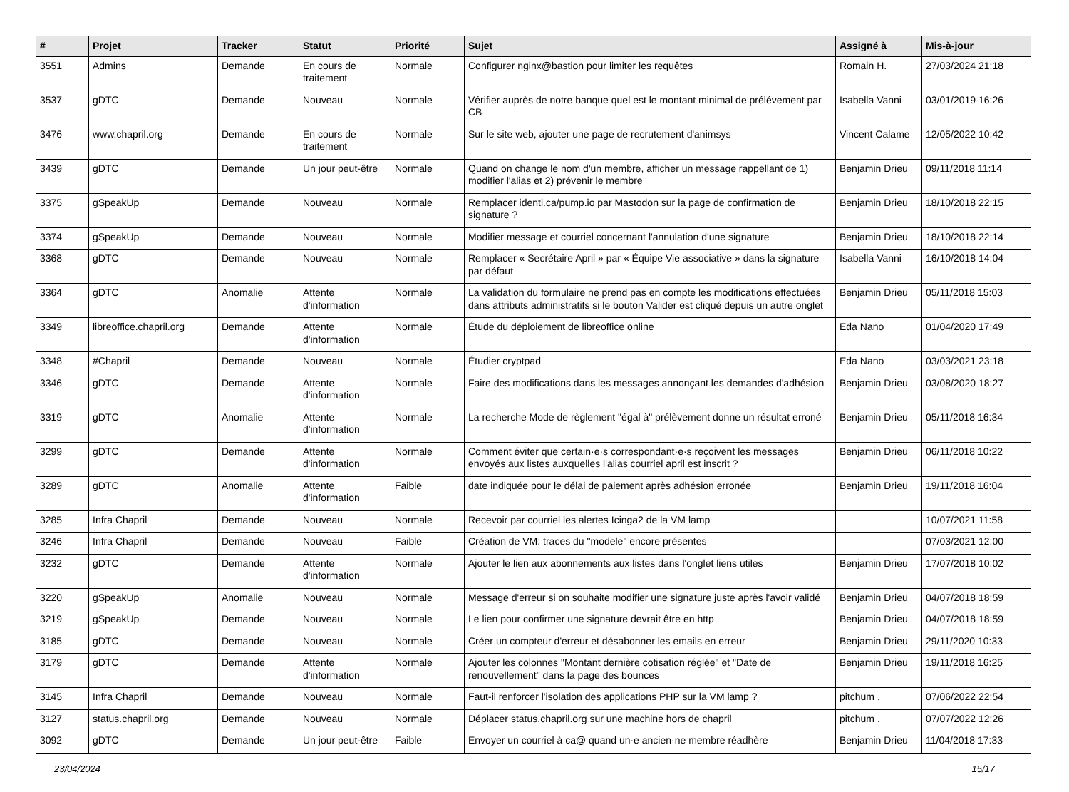| # | Projet | Tracker | Statut | Priorité | Sujet | Assigné à | Mis-à-jour |
| --- | --- | --- | --- | --- | --- | --- | --- |
| 3551 | Admins | Demande | En cours de traitement | Normale | Configurer nginx@bastion pour limiter les requêtes | Romain H. | 27/03/2024 21:18 |
| 3537 | gDTC | Demande | Nouveau | Normale | Vérifier auprès de notre banque quel est le montant minimal de prélévement par CB | Isabella Vanni | 03/01/2019 16:26 |
| 3476 | www.chapril.org | Demande | En cours de traitement | Normale | Sur le site web, ajouter une page de recrutement d'animsys | Vincent Calame | 12/05/2022 10:42 |
| 3439 | gDTC | Demande | Un jour peut-être | Normale | Quand on change le nom d'un membre, afficher un message rappellant de 1) modifier l'alias et 2) prévenir le membre | Benjamin Drieu | 09/11/2018 11:14 |
| 3375 | gSpeakUp | Demande | Nouveau | Normale | Remplacer identi.ca/pump.io par Mastodon sur la page de confirmation de signature ? | Benjamin Drieu | 18/10/2018 22:15 |
| 3374 | gSpeakUp | Demande | Nouveau | Normale | Modifier message et courriel concernant l'annulation d'une signature | Benjamin Drieu | 18/10/2018 22:14 |
| 3368 | gDTC | Demande | Nouveau | Normale | Remplacer « Secrétaire April » par « Équipe Vie associative » dans la signature par défaut | Isabella Vanni | 16/10/2018 14:04 |
| 3364 | gDTC | Anomalie | Attente d'information | Normale | La validation du formulaire ne prend pas en compte les modifications effectuées dans attributs administratifs si le bouton Valider est cliqué depuis un autre onglet | Benjamin Drieu | 05/11/2018 15:03 |
| 3349 | libreoffice.chapril.org | Demande | Attente d'information | Normale | Étude du déploiement de libreoffice online | Eda Nano | 01/04/2020 17:49 |
| 3348 | #Chapril | Demande | Nouveau | Normale | Étudier cryptpad | Eda Nano | 03/03/2021 23:18 |
| 3346 | gDTC | Demande | Attente d'information | Normale | Faire des modifications dans les messages annonçant les demandes d'adhésion | Benjamin Drieu | 03/08/2020 18:27 |
| 3319 | gDTC | Anomalie | Attente d'information | Normale | La recherche Mode de règlement "égal à" prélèvement donne un résultat erroné | Benjamin Drieu | 05/11/2018 16:34 |
| 3299 | gDTC | Demande | Attente d'information | Normale | Comment éviter que certain·e·s correspondant·e·s reçoivent les messages envoyés aux listes auxquelles l'alias courriel april est inscrit ? | Benjamin Drieu | 06/11/2018 10:22 |
| 3289 | gDTC | Anomalie | Attente d'information | Faible | date indiquée pour le délai de paiement après adhésion erronée | Benjamin Drieu | 19/11/2018 16:04 |
| 3285 | Infra Chapril | Demande | Nouveau | Normale | Recevoir par courriel les alertes Icinga2 de la VM lamp | | 10/07/2021 11:58 |
| 3246 | Infra Chapril | Demande | Nouveau | Faible | Création de VM: traces du "modele" encore présentes | | 07/03/2021 12:00 |
| 3232 | gDTC | Demande | Attente d'information | Normale | Ajouter le lien aux abonnements aux listes dans l'onglet liens utiles | Benjamin Drieu | 17/07/2018 10:02 |
| 3220 | gSpeakUp | Anomalie | Nouveau | Normale | Message d'erreur si on souhaite modifier une signature juste après l'avoir validé | Benjamin Drieu | 04/07/2018 18:59 |
| 3219 | gSpeakUp | Demande | Nouveau | Normale | Le lien pour confirmer une signature devrait être en http | Benjamin Drieu | 04/07/2018 18:59 |
| 3185 | gDTC | Demande | Nouveau | Normale | Créer un compteur d'erreur et désabonner les emails en erreur | Benjamin Drieu | 29/11/2020 10:33 |
| 3179 | gDTC | Demande | Attente d'information | Normale | Ajouter les colonnes "Montant dernière cotisation réglée" et "Date de renouvellement" dans la page des bounces | Benjamin Drieu | 19/11/2018 16:25 |
| 3145 | Infra Chapril | Demande | Nouveau | Normale | Faut-il renforcer l'isolation des applications PHP sur la VM lamp ? | pitchum . | 07/06/2022 22:54 |
| 3127 | status.chapril.org | Demande | Nouveau | Normale | Déplacer status.chapril.org sur une machine hors de chapril | pitchum . | 07/07/2022 12:26 |
| 3092 | gDTC | Demande | Un jour peut-être | Faible | Envoyer un courriel à ca@ quand un·e ancien·ne membre réadhère | Benjamin Drieu | 11/04/2018 17:33 |
23/04/2024 15/17